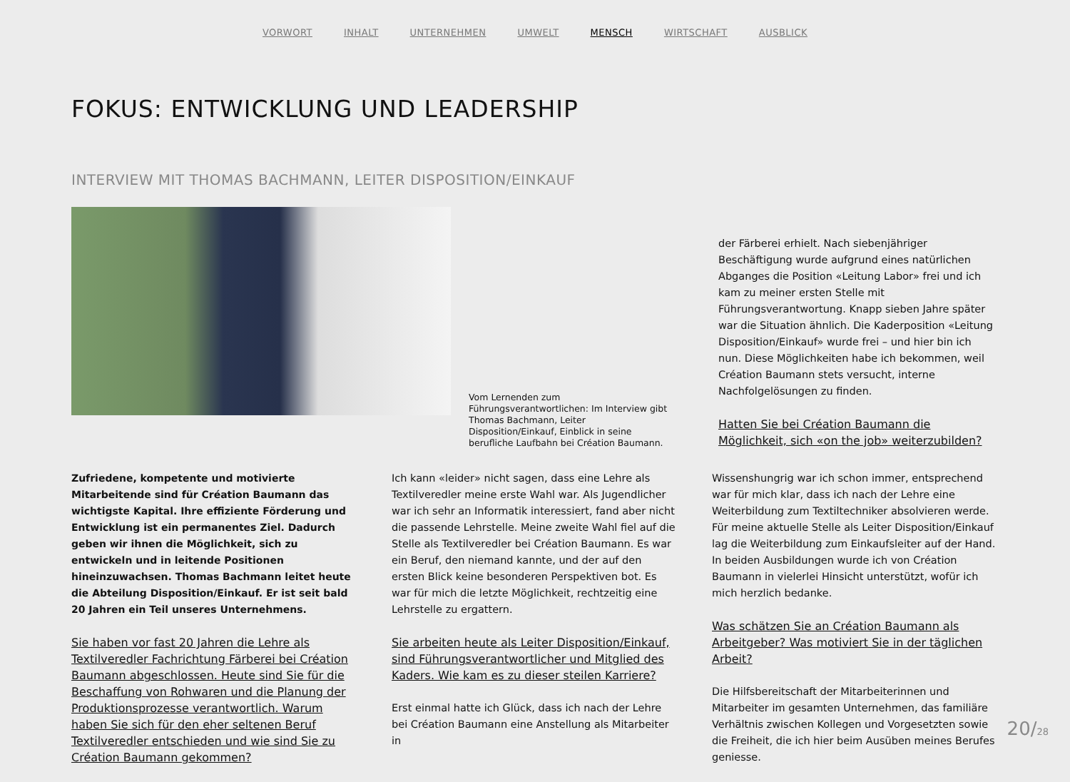VORWORT INHALT UNTERNEHMEN UMWELT MENSCH WIRTSCHAFT AUSBLICK
FOKUS: ENTWICKLUNG UND LEADERSHIP
INTERVIEW MIT THOMAS BACHMANN, LEITER DISPOSITION/EINKAUF
Vom Lernenden zum Führungsverantwortlichen: Im Interview gibt Thomas Bachmann, Leiter Disposition/Einkauf, Einblick in seine berufliche Laufbahn bei Création Baumann.
der Färberei erhielt. Nach siebenjähriger Beschäftigung wurde aufgrund eines natürlichen Abganges die Position «Leitung Labor» frei und ich kam zu meiner ersten Stelle mit Führungsverantwortung. Knapp sieben Jahre später war die Situation ähnlich. Die Kaderposition «Leitung Disposition/Einkauf» wurde frei – und hier bin ich nun. Diese Möglichkeiten habe ich bekommen, weil Création Baumann stets versucht, interne Nachfolgelösungen zu finden.
Hatten Sie bei Création Baumann die Möglichkeit, sich «on the job» weiterzubilden?
Zufriedene, kompetente und motivierte Mitarbeitende sind für Création Baumann das wichtigste Kapital. Ihre effiziente Förderung und Entwicklung ist ein permanentes Ziel. Dadurch geben wir ihnen die Möglichkeit, sich zu entwickeln und in leitende Positionen hineinzuwachsen. Thomas Bachmann leitet heute die Abteilung Disposition/Einkauf. Er ist seit bald 20 Jahren ein Teil unseres Unternehmens.
Sie haben vor fast 20 Jahren die Lehre als Textilveredler Fachrichtung Färberei bei Création Baumann abgeschlossen. Heute sind Sie für die Beschaffung von Rohwaren und die Planung der Produktionsprozesse verantwortlich. Warum haben Sie sich für den eher seltenen Beruf Textilveredler entschieden und wie sind Sie zu Création Baumann gekommen?
Ich kann «leider» nicht sagen, dass eine Lehre als Textilveredler meine erste Wahl war. Als Jugendlicher war ich sehr an Informatik interessiert, fand aber nicht die passende Lehrstelle. Meine zweite Wahl fiel auf die Stelle als Textilveredler bei Création Baumann. Es war ein Beruf, den niemand kannte, und der auf den ersten Blick keine besonderen Perspektiven bot. Es war für mich die letzte Möglichkeit, rechtzeitig eine Lehrstelle zu ergattern.
Sie arbeiten heute als Leiter Disposition/Einkauf, sind Führungsverantwortlicher und Mitglied des Kaders. Wie kam es zu dieser steilen Karriere?
Erst einmal hatte ich Glück, dass ich nach der Lehre bei Création Baumann eine Anstellung als Mitarbeiter in
Wissenshungrig war ich schon immer, entsprechend war für mich klar, dass ich nach der Lehre eine Weiterbildung zum Textiltechniker absolvieren werde. Für meine aktuelle Stelle als Leiter Disposition/Einkauf lag die Weiterbildung zum Einkaufsleiter auf der Hand. In beiden Ausbildungen wurde ich von Création Baumann in vielerlei Hinsicht unterstützt, wofür ich mich herzlich bedanke.
Was schätzen Sie an Création Baumann als Arbeitgeber? Was motiviert Sie in der täglichen Arbeit?
Die Hilfsbereitschaft der Mitarbeiterinnen und Mitarbeiter im gesamten Unternehmen, das familiäre Verhältnis zwischen Kollegen und Vorgesetzten sowie die Freiheit, die ich hier beim Ausüben meines Berufes geniesse.
20/28